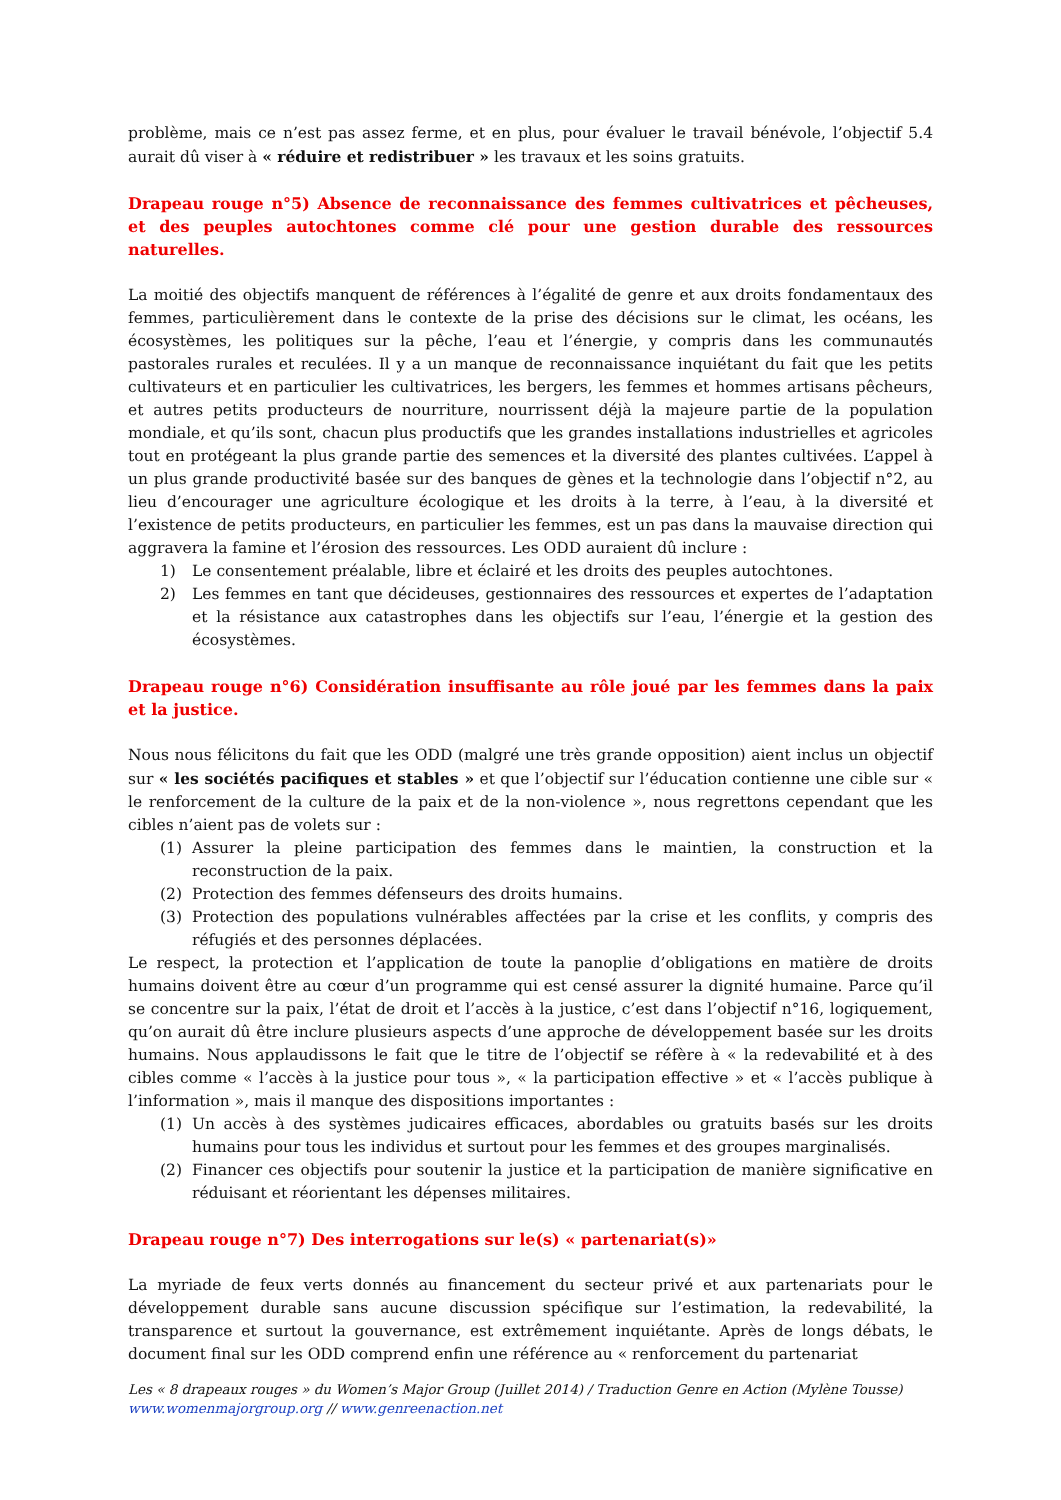problème, mais ce n’est pas assez ferme, et en plus, pour évaluer le travail bénévole, l’objectif 5.4 aurait dû viser à « réduire et redistribuer » les travaux et les soins gratuits.
Drapeau rouge n°5) Absence de reconnaissance des femmes cultivatrices et pêcheuses, et des peuples autochtones comme clé pour une gestion durable des ressources naturelles.
La moitié des objectifs manquent de références à l’égalité de genre et aux droits fondamentaux des femmes, particulièrement dans le contexte de la prise des décisions sur le climat, les océans, les écosystèmes, les politiques sur la pêche, l’eau et l’énergie, y compris dans les communautés pastorales rurales et reculées. Il y a un manque de reconnaissance inquiétant du fait que les petits cultivateurs et en particulier les cultivatrices, les bergers, les femmes et hommes artisans pêcheurs, et autres petits producteurs de nourriture, nourrissent déjà la majeure partie de la population mondiale, et qu’ils sont, chacun plus productifs que les grandes installations industrielles et agricoles tout en protégeant la plus grande partie des semences et la diversité des plantes cultivées. L’appel à un plus grande productivité basée sur des banques de gènes et la technologie dans l’objectif n°2, au lieu d’encourager une agriculture écologique et les droits à la terre, à l’eau, à la diversité et l’existence de petits producteurs, en particulier les femmes, est un pas dans la mauvaise direction qui aggravera la famine et l’érosion des ressources. Les ODD auraient dû inclure :
1) Le consentement préalable, libre et éclairé et les droits des peuples autochtones.
2) Les femmes en tant que décideuses, gestionnaires des ressources et expertes de l’adaptation et la résistance aux catastrophes dans les objectifs sur l’eau, l’énergie et la gestion des écosystèmes.
Drapeau rouge n°6) Considération insuffisante au rôle joué par les femmes dans la paix et la justice.
Nous nous félicitons du fait que les ODD (malgré une très grande opposition) aient inclus un objectif sur « les sociétés pacifiques et stables » et que l’objectif sur l’éducation contienne une cible sur « le renforcement de la culture de la paix et de la non-violence », nous regrettons cependant que les cibles n’aient pas de volets sur :
(1) Assurer la pleine participation des femmes dans le maintien, la construction et la reconstruction de la paix.
(2) Protection des femmes défenseurs des droits humains.
(3) Protection des populations vulnérables affectées par la crise et les conflits, y compris des réfugiés et des personnes déplacées.
Le respect, la protection et l’application de toute la panoplie d’obligations en matière de droits humains doivent être au cœur d’un programme qui est censé assurer la dignité humaine. Parce qu’il se concentre sur la paix, l’état de droit et l’accès à la justice, c’est dans l’objectif n°16, logiquement, qu’on aurait dû être inclure plusieurs aspects d’une approche de développement basée sur les droits humains. Nous applaudissons le fait que le titre de l’objectif se réfère à « la redevabilité et à des cibles comme « l’accès à la justice pour tous », « la participation effective » et « l’accès publique à l’information », mais il manque des dispositions importantes :
(1) Un accès à des systèmes judicaires efficaces, abordables ou gratuits basés sur les droits humains pour tous les individus et surtout pour les femmes et des groupes marginalisés.
(2) Financer ces objectifs pour soutenir la justice et la participation de manière significative en réduisant et réorientant les dépenses militaires.
Drapeau rouge n°7) Des interrogations sur le(s) « partenariat(s)»
La myriade de feux verts donnés au financement du secteur privé et aux partenariats pour le développement durable sans aucune discussion spécifique sur l’estimation, la redevabilité, la transparence et surtout la gouvernance, est extrêmement inquiétante. Après de longs débats, le document final sur les ODD comprend enfin une référence au « renforcement du partenariat
Les « 8 drapeaux rouges » du Women’s Major Group (Juillet 2014) / Traduction Genre en Action (Mylène Tousse)
www.womenmajorgroup.org // www.genreenaction.net